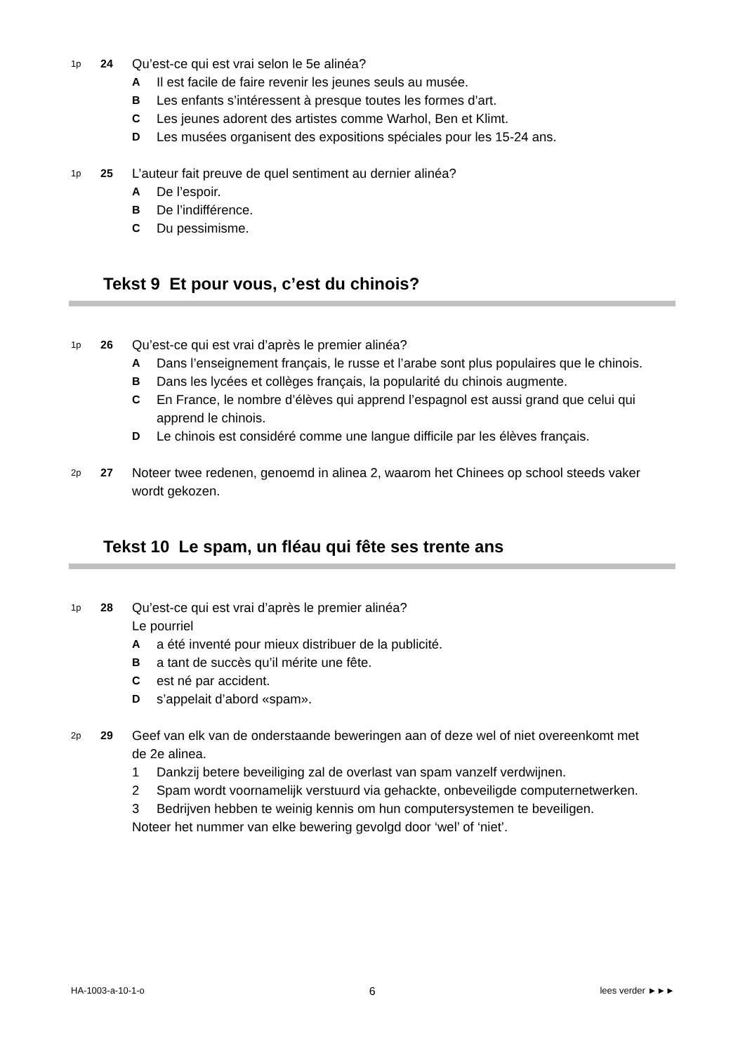1p
24
Qu’est-ce qui est vrai selon le 5e alinéa?
A Il est facile de faire revenir les jeunes seuls au musée.
B Les enfants s’intéressent à presque toutes les formes d’art.
C Les jeunes adorent des artistes comme Warhol, Ben et Klimt.
D Les musées organisent des expositions spéciales pour les 15-24 ans.
1p
25
L’auteur fait preuve de quel sentiment au dernier alinéa?
A De l’espoir.
B De l’indifférence.
C Du pessimisme.
Tekst 9 Et pour vous, c’est du chinois?
1p
26
Qu’est-ce qui est vrai d’après le premier alinéa?
A Dans l’enseignement français, le russe et l’arabe sont plus populaires que le chinois.
B Dans les lycées et collèges français, la popularité du chinois augmente.
C En France, le nombre d’élèves qui apprend l’espagnol est aussi grand que celui qui apprend le chinois.
D Le chinois est considéré comme une langue difficile par les élèves français.
2p
27
Noteer twee redenen, genoemd in alinea 2, waarom het Chinees op school steeds vaker wordt gekozen.
Tekst 10 Le spam, un fléau qui fête ses trente ans
1p
28
Qu’est-ce qui est vrai d’après le premier alinéa?
Le pourriel
Aa été inventé pour mieux distribuer de la publicité.
Ba tant de succès qu’il mérite une fête.
Cest né par accident.
Ds’appelait d’abord «spam».
2p
29
Geef van elk van de onderstaande beweringen aan of deze wel of niet overeenkomt met de 2e alinea.
1 Dankzij betere beveiliging zal de overlast van spam vanzelf verdwijnen.
2 Spam wordt voornamelijk verstuurd via gehackte, onbeveiligde computernetwerken.
3 Bedrijven hebben te weinig kennis om hun computersystemen te beveiligen.
Noteer het nummer van elke bewering gevolgd door ‘wel’ of ‘niet’.
HA-1003-a-10-1-o 6 lees verder ►►►